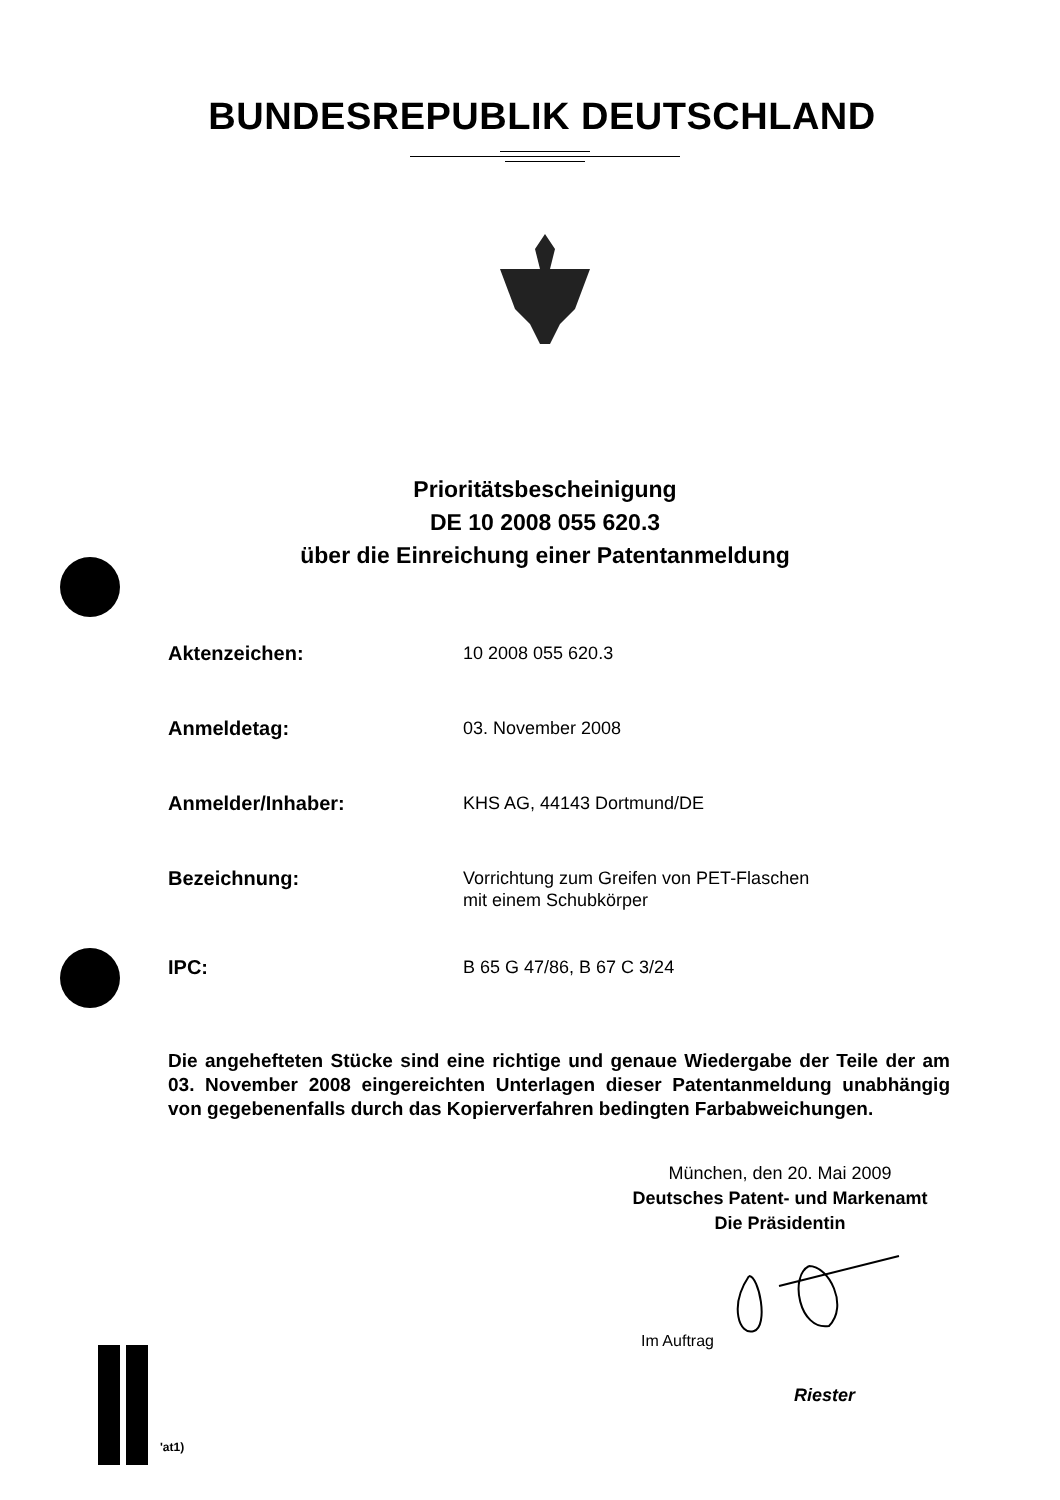BUNDESREPUBLIK DEUTSCHLAND
Prioritätsbescheinigung
DE 10 2008 055 620.3
über die Einreichung einer Patentanmeldung
Aktenzeichen:
10 2008 055 620.3
Anmeldetag:
03. November 2008
Anmelder/Inhaber:
KHS AG, 44143 Dortmund/DE
Bezeichnung:
Vorrichtung zum Greifen von PET-Flaschen
mit einem Schubkörper
IPC:
B 65 G 47/86, B 67 C 3/24
Die angehefteten Stücke sind eine richtige und genaue Wiedergabe der Teile der am 03. November 2008 eingereichten Unterlagen dieser Patentanmeldung unabhängig von gegebenenfalls durch das Kopierverfahren bedingten Farbabweichungen.
München, den 20. Mai 2009
Deutsches Patent- und Markenamt
Die Präsidentin
Im Auftrag
Riester
'at1)